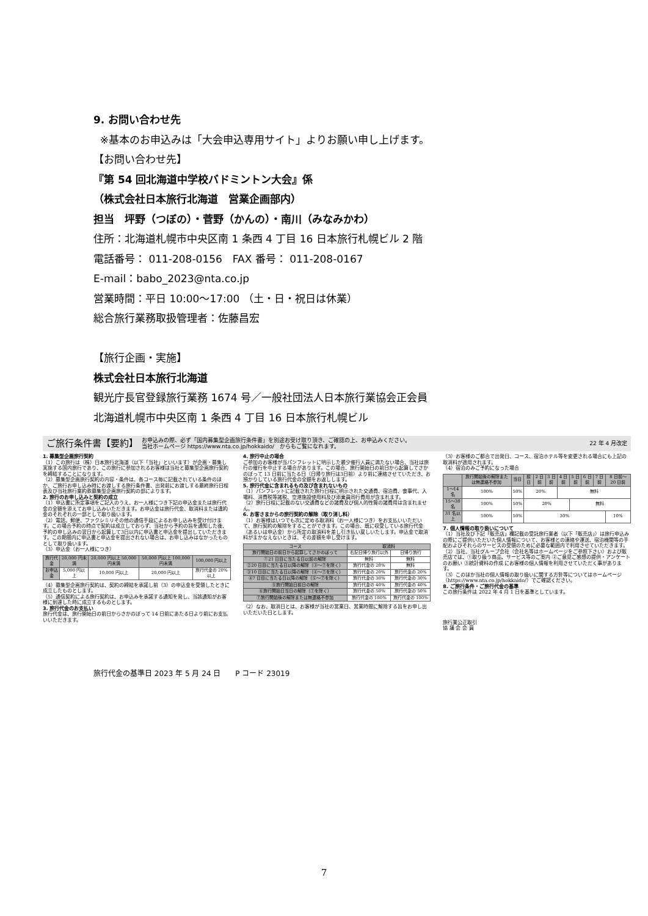9. お問い合わせ先
※基本のお申込みは「大会申込専用サイト」よりお願い申し上げます。
【お問い合わせ先】
『第 54 回北海道中学校バドミントン大会』係
（株式会社日本旅行北海道　営業企画部内）
担当　坪野（つぼの）・菅野（かんの）・南川（みなみかわ）
住所：北海道札幌市中央区南 1 条西 4 丁目 16 日本旅行札幌ビル 2 階
電話番号： 011-208-0156　FAX 番号： 011-208-0167
E-mail：babo_2023@nta.co.jp
営業時間：平日 10:00～17:00 （土・日・祝日は休業）
総合旅行業務取扱管理者：佐藤昌宏
【旅行企画・実施】
株式会社日本旅行北海道
観光庁長官登録旅行業務 1674 号／一般社団法人日本旅行業協会正会員
北海道札幌市中央区南 1 条西 4 丁目 16 日本旅行札幌ビル
ご旅行条件書【要約】 お申込みの際、必ず「国内募集型企画旅行条件書」を別途お受け取り頂き、ご確認の上、お申込みください。
当社ホームページ https://www.nta.co.jp/hokkaido/　からもご覧になれます。 22 年 4 月改定
1. 募集型企画旅行契約
（1）この旅行は（株）日本旅行北海道（以下「当社」といいます）が企画・募集し実施する国内旅行であり、この旅行に参加されるお客様は当社と募集型企画旅行契約を締結することになります。
（2）募集型企画旅行契約の内容・条件は、各コース毎に記載されている条件のほか、ご旅行お申し込み時にお渡しする旅行条件書、出発前にお渡しする最終旅行日程表及び当社旅行業約款募集型企画旅行契約の部によります。
2. 旅行のお申し込みと契約の成立
（1）申込書に所定事項をご記入のうえ、お一人様につき下記の申込金または旅行代金の全額を添えてお申し込みいただきます。お申込金は旅行代金、取消料または違約金のそれぞれの一部として取り扱います。
（2）電話、郵便、ファクシミリその他の通信手段によるお申し込みを受け付けます。この場合予約の時点で契約は成立しておらず、当社から予約の旨を通知した後、予約の申し込みの翌日から起算して3日以内に申込書と申込金を提出していただきます。この期間内に申込書と申込金を提出されない場合は、お申し込みはなかったものとして取り扱います。
（3）申込金（お一人様につき）
| 旅行代金 | 20,000 円未満 | 20,000 円以上 50,000 円未満 | 50,000 円以上 100,000 円未満 | 100,000 円以上 |
| --- | --- | --- | --- | --- |
| お申込金 | 5,000 円以上 | 10,000 円以上 | 20,000 円以上 | 旅行代金の 20%以上 |
（4）募集型企画旅行契約は、契約の締結を承諾し前（3）の申込金を受領したときに成立したものとします。
（5）通信契約による旅行契約は、お申込みを承諾する通知を発し、当該通知がお客様に到達した時に成立するものとします。
3. 旅行代金のお支払い
旅行代金は、旅行開始日の前日からさかのぼって 14 日前にあたる日より前にお支払いいただきます。
4. 旅行中止の場合
ご参加のお客様が当パンフレットに明示した最少催行人員に満たない場合、当社は旅行の催行を中止する場合があります。この場合、旅行開始日の前日から起算してさかのぼって 13 日前に当たる日（日帰り旅行は3日前）より前に連絡させていただき、お預かりしている旅行代金の全額をお返しします。
5. 旅行代金に含まれるもの及び含まれないもの
（1）パンフレットに記載された旅行日程に明示された交通費、宿泊費、食事代、入場料、消費税等諸税、空港施設使用料及び添乗員同行費用が含まれます。
（2）旅行日程に記載のない交通費などの諸費及び個人的性質の諸費用は含まれません。
6. お客さまからの旅行契約の解除（取り消し料）
（1）お客様はいつでも次に定める取消料（お一人様につき）をお支払いいただいて、旅行契約の解除をすることができます。この場合、既に収受している旅行代金（あるいは申込金）から所定の取消料を差し引き払い戻しいたします。申込金で取消料がまかなえないときは、その差額を申し受けます。
| コース | 取消料 | |
| --- | --- | --- |
| 旅行開始日の前日から起算してさかのぼって | 右記日帰り旅行以外 | 日帰り旅行 |
| ①21 日目に当たる日以前の解除 | 無料 | 無料 |
| ②20 日目に当たる日以降の解除（③〜⑦を除く） | 旅行代金の 20% | 無料 |
| ③10 日目に当たる日以降の解除（④〜⑦を除く） | 旅行代金の 20% | 旅行代金の 20% |
| ④7 日目に当たる日以降の解除（⑤〜⑦を除く） | 旅行代金の 30% | 旅行代金の 30% |
| ⑤旅行開始日前日の解除 | 旅行代金の 40% | 旅行代金の 40% |
| ⑥旅行開始日当日の解除（⑦を除く） | 旅行代金の 50% | 旅行代金の 50% |
| ⑦旅行開始後の解除または無連絡不参加 | 旅行代金の 100% | 旅行代金の 100% |
（2）なお、取消日とは、お客様が当社の営業日、営業時間に解除する旨をお申し出いただいた日とします。
（3）お客様のご都合で出発日、コース、宿泊ホテル等を変更される場合にも上記の取消料が適用されます。
（4）宿泊のみご予約になった場合
| | 旅行開始後の解除または無連絡不参加 | 当日 | 前日 | 2 日前 | 3 日前 | 4 日前 | 5 日前 | 6 日前 | 7 日前 | 8 日前〜20 日前 |
| --- | --- | --- | --- | --- | --- | --- | --- | --- | --- | --- |
| 1〜14 名 | 100% | 50% | 20% | | | 無料 | | | | |
| 15〜30 名 | 100% | 50% | 20% | | | | 無料 | | | |
| 31 名以上 | 100% | 50% | 30% | | | | | | | 10% |
7. 個人情報の取り扱いについて
（1）当社及び下記「販売店」欄記載の受託旅行業者（以下「販売店」）は旅行申込みの際にご提供いただいた個人情報について、お客様との連絡や運送、宿泊機関等の手配およびそれらのサービスの受領のために必要な範囲内で利用させていただきます。
（2）当社、当社グループ会社（会社名等はホームページをご参照下さい）および販売店では、①取り扱う商品、サービス等のご案内 ②ご意見ご感想の提供・アンケートのお願い ③統計資料の作成 にお客様の個人情報を利用させていただく事があります。
（3）このほか当社の個人情報の取り扱いに関する方針等についてはホームページ（https://www.nta.co.jp/hokkaido/）でご確認ください。
8. ご旅行条件・ご旅行代金の基準
この旅行条件は 2022 年 4 月 1 日を基準としています。
旅行業公正取引
協 議 会 会 員
旅行代金の基準日 2023 年 5 月 24 日　　P コード 23019
7